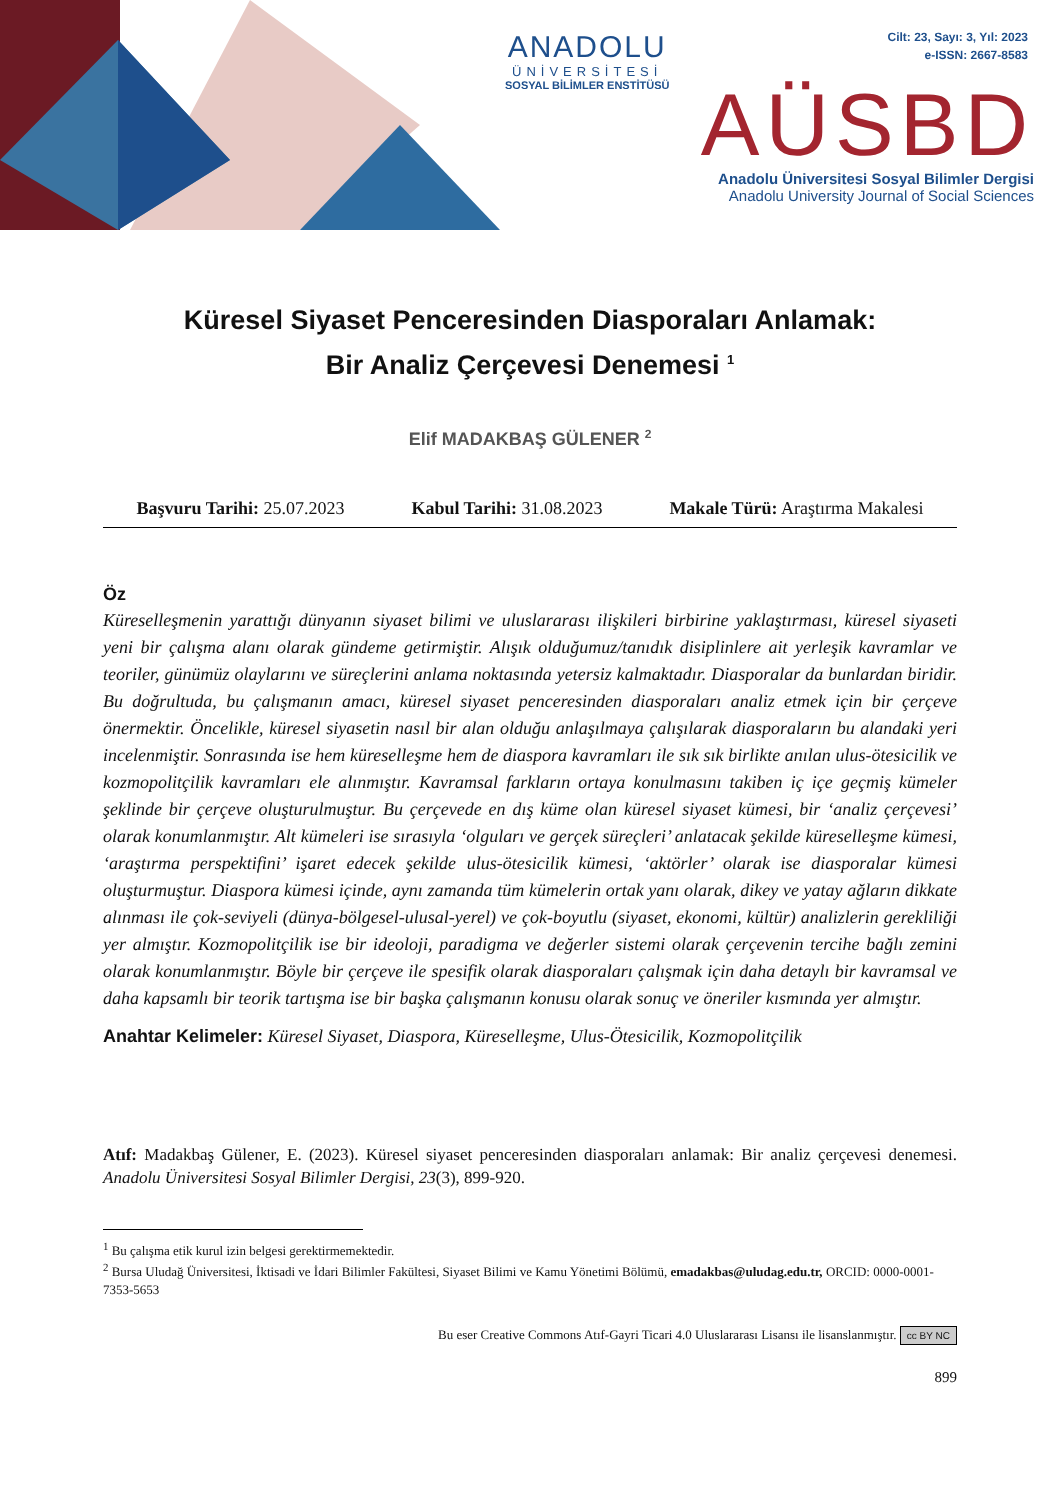ANADOLU
ÜNİVERSİTESİ
SOSYAL BİLİMLER ENSTİTÜSÜ
Cilt: 23, Sayı: 3, Yıl: 2023
e-ISSN: 2667-8583
AÜSBD
Anadolu Üniversitesi Sosyal Bilimler Dergisi
Anadolu University Journal of Social Sciences
Küresel Siyaset Penceresinden Diasporaları Anlamak:
Bir Analiz Çerçevesi Denemesi <sup>1</sup>
Elif MADAKBAŞ GÜLENER <sup>2</sup>
Başvuru Tarihi: 25.07.2023 Kabul Tarihi: 31.08.2023 Makale Türü: Araştırma Makalesi
Öz
Küreselleşmenin yarattığı dünyanın siyaset bilimi ve uluslararası ilişkileri birbirine yaklaştırması, küresel siyaseti yeni bir çalışma alanı olarak gündeme getirmiştir. Alışık olduğumuz/tanıdık disiplinlere ait yerleşik kavramlar ve teoriler, günümüz olaylarını ve süreçlerini anlama noktasında yetersiz kalmaktadır. Diasporalar da bunlardan biridir. Bu doğrultuda, bu çalışmanın amacı, küresel siyaset penceresinden diasporaları analiz etmek için bir çerçeve önermektir. Öncelikle, küresel siyasetin nasıl bir alan olduğu anlaşılmaya çalışılarak diasporaların bu alandaki yeri incelenmiştir. Sonrasında ise hem küreselleşme hem de diaspora kavramları ile sık sık birlikte anılan ulus-ötesicilik ve kozmopolitçilik kavramları ele alınmıştır. Kavramsal farkların ortaya konulmasını takiben iç içe geçmiş kümeler şeklinde bir çerçeve oluşturulmuştur. Bu çerçevede en dış küme olan küresel siyaset kümesi, bir ‘analiz çerçevesi’ olarak konumlanmıştır. Alt kümeleri ise sırasıyla ‘olguları ve gerçek süreçleri’ anlatacak şekilde küreselleşme kümesi, ‘araştırma perspektifini’ işaret edecek şekilde ulus-ötesicilik kümesi, ‘aktörler’ olarak ise diasporalar kümesi oluşturmuştur. Diaspora kümesi içinde, aynı zamanda tüm kümelerin ortak yanı olarak, dikey ve yatay ağların dikkate alınması ile çok-seviyeli (dünya-bölgesel-ulusal-yerel) ve çok-boyutlu (siyaset, ekonomi, kültür) analizlerin gerekliliği yer almıştır. Kozmopolitçilik ise bir ideoloji, paradigma ve değerler sistemi olarak çerçevenin tercihe bağlı zemini olarak konumlanmıştır. Böyle bir çerçeve ile spesifik olarak diasporaları çalışmak için daha detaylı bir kavramsal ve daha kapsamlı bir teorik tartışma ise bir başka çalışmanın konusu olarak sonuç ve öneriler kısmında yer almıştır.
Anahtar Kelimeler: Küresel Siyaset, Diaspora, Küreselleşme, Ulus-Ötesicilik, Kozmopolitçilik
Atıf: Madakbaş Gülener, E. (2023). Küresel siyaset penceresinden diasporaları anlamak: Bir analiz çerçevesi denemesi. Anadolu Üniversitesi Sosyal Bilimler Dergisi, 23(3), 899-920.
<sup>1</sup> Bu çalışma etik kurul izin belgesi gerektirmemektedir.
<sup>2</sup> Bursa Uludağ Üniversitesi, İktisadi ve İdari Bilimler Fakültesi, Siyaset Bilimi ve Kamu Yönetimi Bölümü, emadakbas@uludag.edu.tr, ORCID: 0000-0001-7353-5653
Bu eser Creative Commons Atıf-Gayri Ticari 4.0 Uluslararası Lisansı ile lisanslanmıştır. cc BY NC
899